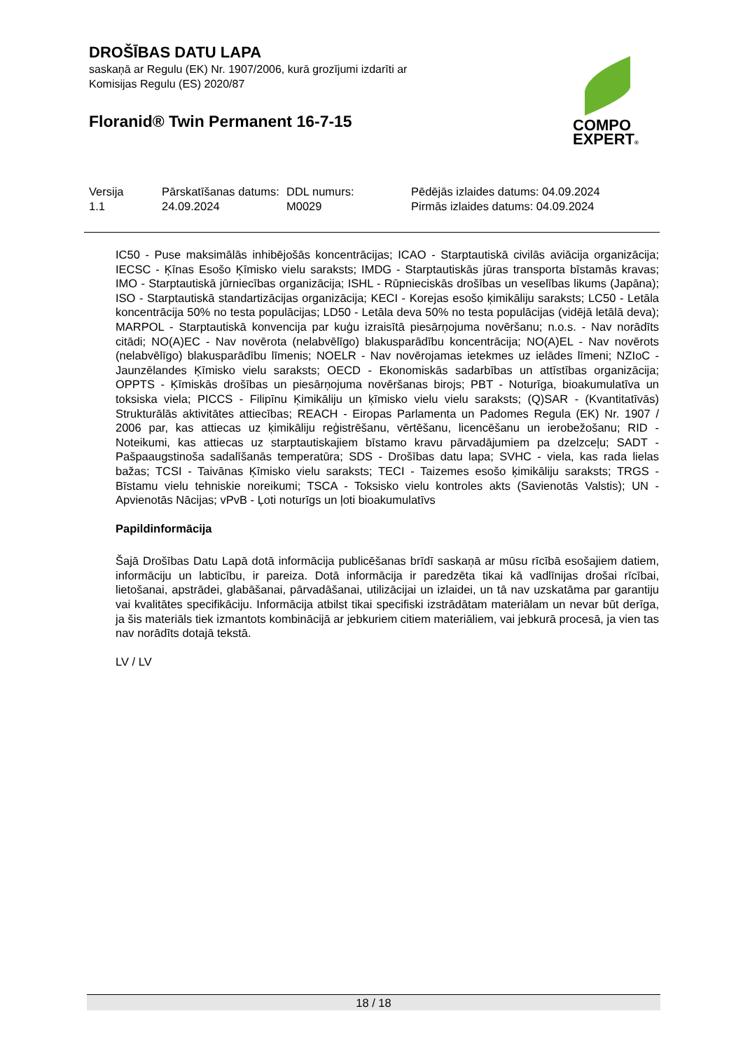DROŠĪBAS DATU LAPA
saskaņā ar Regulu (EK) Nr. 1907/2006, kurā grozījumi izdarīti ar Komisijas Regulu (ES) 2020/87
Floranid® Twin Permanent 16-7-15
COMPO
EXPERT®
| Versija 1.1 | Pārskatīšanas datums: 24.09.2024 | DDL numurs: M0029 | Pēdējās izlaides datums: 04.09.2024 Pirmās izlaides datums: 04.09.2024 |
IC50 - Puse maksimālās inhibējošās koncentrācijas; ICAO - Starptautiskā civilās aviācija organizācija; IECSC - Ķīnas Esošo Ķīmisko vielu saraksts; IMDG - Starptautiskās jūras transporta bīstamās kravas; IMO - Starptautiskā jūrniecības organizācija; ISHL - Rūpnieciskās drošības un veselības likums (Japāna); ISO - Starptautiskā standartizācijas organizācija; KECI - Korejas esošo ķimikāliju saraksts; LC50 - Letāla koncentrācija 50% no testa populācijas; LD50 - Letāla deva 50% no testa populācijas (vidējā letālā deva); MARPOL - Starptautiskā konvencija par kuģu izraisītā piesārņojuma novēršanu; n.o.s. - Nav norādīts citādi; NO(A)EC - Nav novērota (nelabvēlīgo) blakusparādību koncentrācija; NO(A)EL - Nav novērots (nelabvēlīgo) blakusparādību līmenis; NOELR - Nav novērojamas ietekmes uz ielādes līmeni; NZIoC - Jaunzēlandes Ķīmisko vielu saraksts; OECD - Ekonomiskās sadarbības un attīstības organizācija; OPPTS - Ķīmiskās drošības un piesārņojuma novēršanas birojs; PBT - Noturīga, bioakumulatīva un toksiska viela; PICCS - Filipīnu Ķimikāliju un ķīmisko vielu vielu saraksts; (Q)SAR - (Kvantitatīvās) Strukturālās aktivitātes attiecības; REACH - Eiropas Parlamenta un Padomes Regula (EK) Nr. 1907 / 2006 par, kas attiecas uz ķimikāliju reģistrēšanu, vērtēšanu, licencēšanu un ierobežošanu; RID - Noteikumi, kas attiecas uz starptautiskajiem bīstamo kravu pārvadājumiem pa dzelzceļu; SADT - Pašpaaugstinoša sadalīšanās temperatūra; SDS - Drošības datu lapa; SVHC - viela, kas rada lielas bažas; TCSI - Taivānas Ķīmisko vielu saraksts; TECI - Taizemes esošo ķimikāliju saraksts; TRGS - Bīstamu vielu tehniskie noreikumi; TSCA - Toksisko vielu kontroles akts (Savienotās Valstis); UN - Apvienotās Nācijas; vPvB - Ļoti noturīgs un ļoti bioakumulatīvs
Papildinformācija
Šajā Drošības Datu Lapā dotā informācija publicēšanas brīdī saskaņā ar mūsu rīcībā esošajiem datiem, informāciju un labticību, ir pareiza. Dotā informācija ir paredzēta tikai kā vadlīnijas drošai rīcībai, lietošanai, apstrādei, glabāšanai, pārvadāšanai, utilizācijai un izlaidei, un tā nav uzskatāma par garantiju vai kvalitātes specifikāciju. Informācija atbilst tikai specifiski izstrādātam materiālam un nevar būt derīga, ja šis materiāls tiek izmantots kombinācijā ar jebkuriem citiem materiāliem, vai jebkurā procesā, ja vien tas nav norādīts dotajā tekstā.
LV / LV
18 / 18